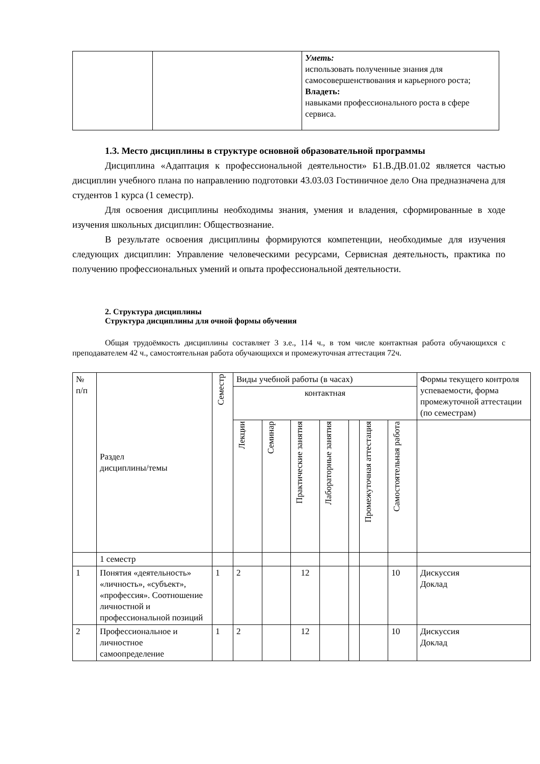| | | Уметь: использовать полученные знания для самосовершенствования и карьерного роста; Владеть: навыками профессионального роста в сфере сервиса. |
1.3. Место дисциплины в структуре основной образовательной программы
Дисциплина «Адаптация к профессиональной деятельности» Б1.В.ДВ.01.02 является частью дисциплин учебного плана по направлению подготовки 43.03.03 Гостиничное дело Она предназначена для студентов 1 курса (1 семестр).
Для освоения дисциплины необходимы знания, умения и владения, сформированные в ходе изучения школьных дисциплин: Обществознание.
В результате освоения дисциплины формируются компетенции, необходимые для изучения следующих дисциплин: Управление человеческими ресурсами, Сервисная деятельность, практика по получению профессиональных умений и опыта профессиональной деятельности.
2. Структура дисциплины
Структура дисциплины для очной формы обучения
Общая трудоёмкость дисциплины составляет 3 з.е., 114 ч., в том числе контактная работа обучающихся с преподавателем 42 ч., самостоятельная работа обучающихся и промежуточная аттестация 72ч.
| № п/п | Раздел дисциплины/темы | Семестр | Виды учебной работы (в часах) контактная | | | | | | | Формы текущего контроля успеваемости, форма промежуточной аттестации (по семестрам) |
| | | | Лекции | Семинар | Практические занятия | Лабораторные занятия | | Промежуточная аттестация | Самостоятельная работа | |
| | 1 семестр | | | | | | | | | |
| 1 | Понятия «деятельность» «личность», «субъект», «профессия». Соотношение личностной и профессиональной позиций | 1 | 2 | | 12 | | | | 10 | Дискуссия Доклад |
| 2 | Профессиональное и личностное самоопределение | 1 | 2 | | 12 | | | | 10 | Дискуссия Доклад |